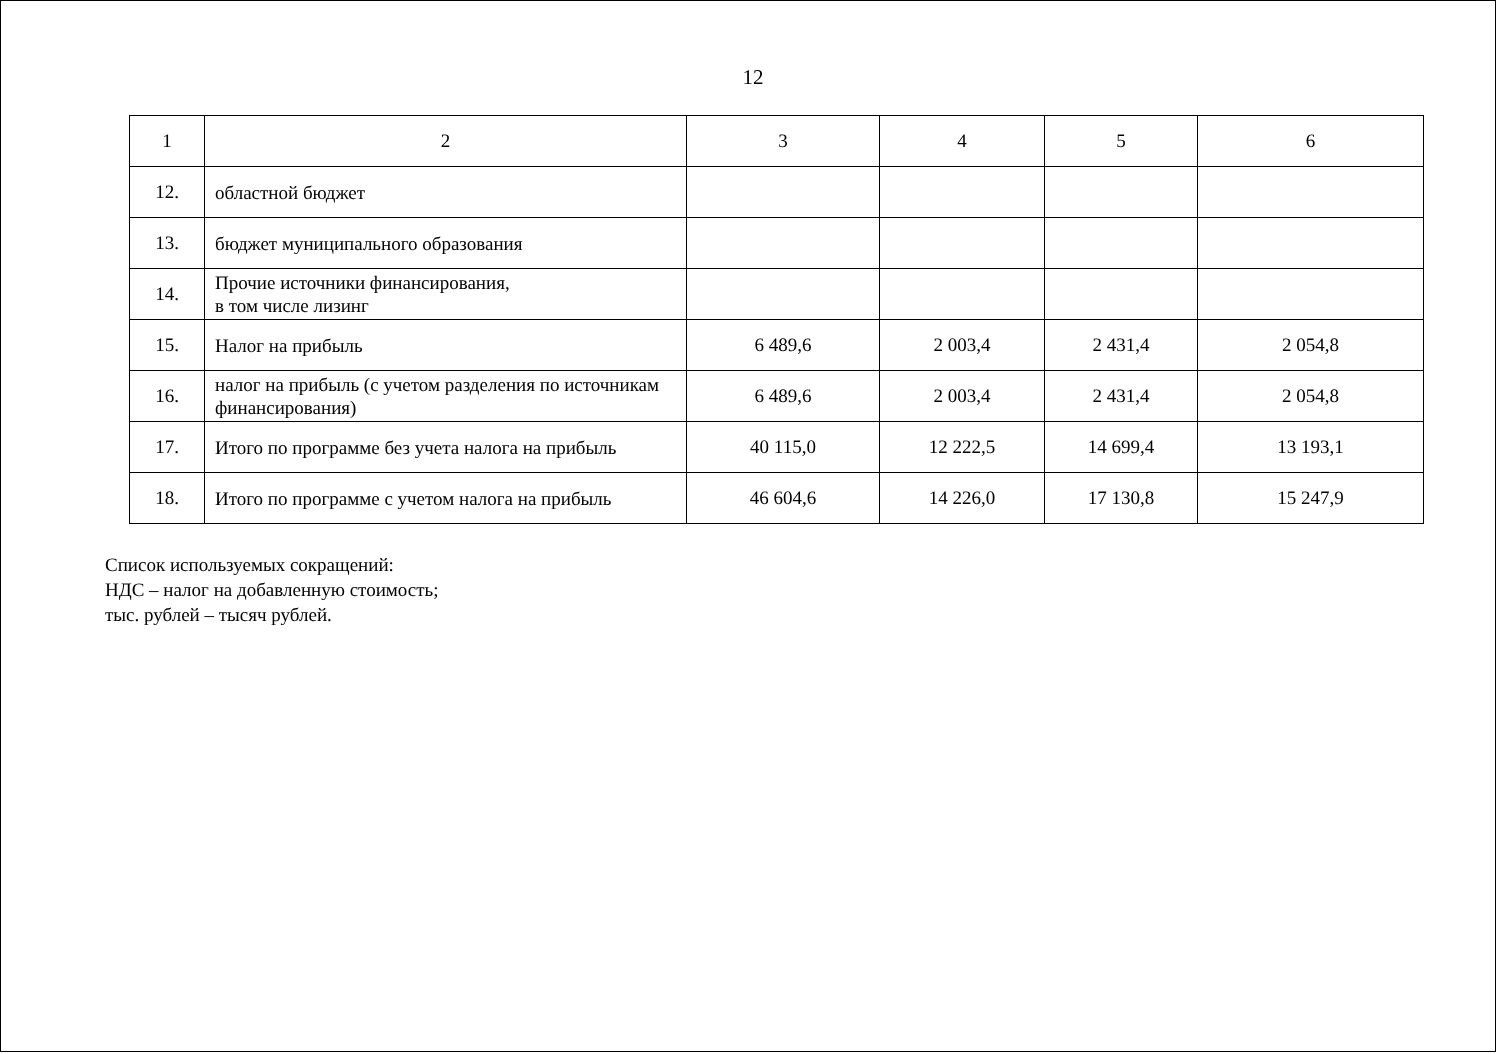12
| 1 | 2 | 3 | 4 | 5 | 6 |
| --- | --- | --- | --- | --- | --- |
| 12. | областной бюджет | | | | |
| 13. | бюджет муниципального образования | | | | |
| 14. | Прочие источники финансирования, в том числе лизинг | | | | |
| 15. | Налог на прибыль | 6 489,6 | 2 003,4 | 2 431,4 | 2 054,8 |
| 16. | налог на прибыль (с учетом разделения по источникам финансирования) | 6 489,6 | 2 003,4 | 2 431,4 | 2 054,8 |
| 17. | Итого по программе без учета налога на прибыль | 40 115,0 | 12 222,5 | 14 699,4 | 13 193,1 |
| 18. | Итого по программе с учетом налога на прибыль | 46 604,6 | 14 226,0 | 17 130,8 | 15 247,9 |
Список используемых сокращений:
НДС – налог на добавленную стоимость;
тыс. рублей – тысяч рублей.